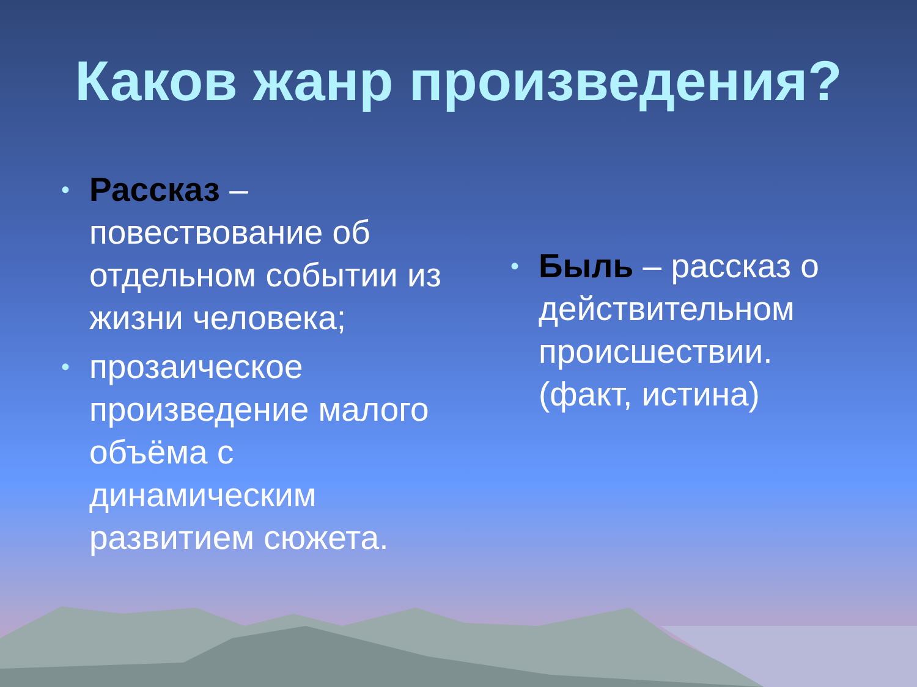Каков жанр произведения?
• Рассказ – повествование об отдельном событии из жизни человека;
• прозаическое произведение малого объёма с динамическим развитием сюжета.
• Быль – рассказ о действительном происшествии. (факт, истина)